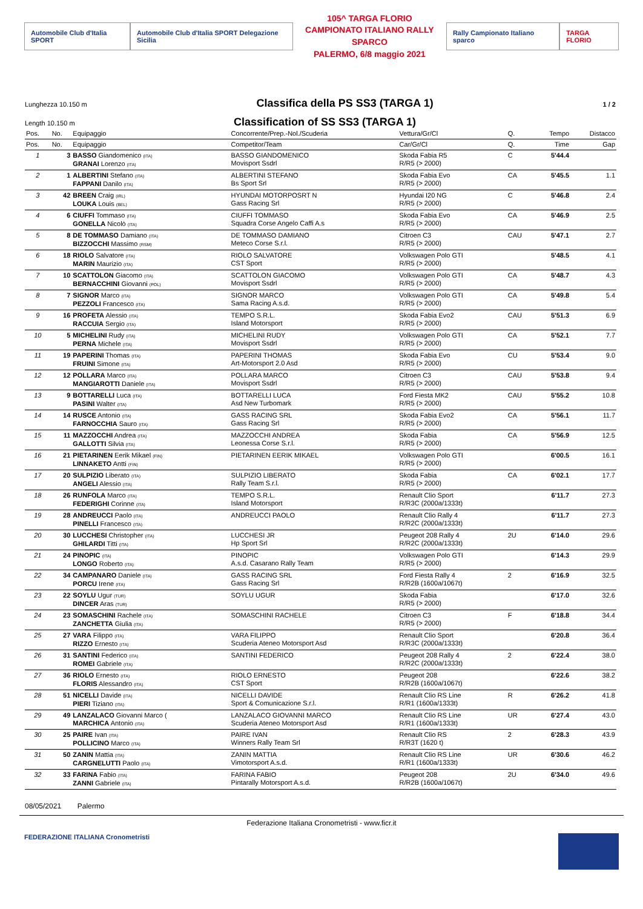Automobile Club d'Italia SPORT
Automobile Club d'Italia SPORT Delegazione Sicilia
105^ TARGA FLORIO
CAMPIONATO ITALIANO RALLY SPARCO
PALERMO, 6/8 maggio 2021
Rally Campionato Italiano sparco
TARGA FLORIO
Lunghezza 10.150 m
Classifica della PS SS3 (TARGA 1)
1 / 2
Length 10.150 m
Classification of SS SS3 (TARGA 1)
| Pos. | No. | Equipaggio | Concorrente/Prep.-Nol./Scuderia | Vettura/Gr/Cl | Q. | Tempo | Distacco |
| --- | --- | --- | --- | --- | --- | --- | --- |
| Pos. | No. | Equipaggio | Competitor/Team | Car/Gr/Cl | Q. | Time | Gap |
| 1 | 3 | BASSO Giandomenico (ITA) GRANAI Lorenzo (ITA) | BASSO GIANDOMENICO Movisport Ssdrl | Skoda Fabia R5 R/R5 (> 2000) | C | 5'44.4 | |
| 2 | 1 | ALBERTINI Stefano (ITA) FAPPANI Danilo (ITA) | ALBERTINI STEFANO Bs Sport Srl | Skoda Fabia Evo R/R5 (> 2000) | CA | 5'45.5 | 1.1 |
| 3 | 42 | BREEN Craig (IRL) LOUKA Louis (BEL) | HYUNDAI MOTORPOSRT N Gass Racing Srl | Hyundai I20 NG R/R5 (> 2000) | C | 5'46.8 | 2.4 |
| 4 | 6 | CIUFFI Tommaso (ITA) GONELLA Nicolò (ITA) | CIUFFI TOMMASO Squadra Corse Angelo Caffi A.s | Skoda Fabia Evo R/R5 (> 2000) | CA | 5'46.9 | 2.5 |
| 5 | 8 | DE TOMMASO Damiano (ITA) BIZZOCCHI Massimo (RSM) | DE TOMMASO DAMIANO Meteco Corse S.r.l. | Citroen C3 R/R5 (> 2000) | CAU | 5'47.1 | 2.7 |
| 6 | 18 | RIOLO Salvatore (ITA) MARIN Maurizio (ITA) | RIOLO SALVATORE CST Sport | Volkswagen Polo GTI R/R5 (> 2000) | | 5'48.5 | 4.1 |
| 7 | 10 | SCATTOLON Giacomo (ITA) BERNACCHINI Giovanni (POL) | SCATTOLON GIACOMO Movisport Ssdrl | Volkswagen Polo GTI R/R5 (> 2000) | CA | 5'48.7 | 4.3 |
| 8 | 7 | SIGNOR Marco (ITA) PEZZOLI Francesco (ITA) | SIGNOR MARCO Sama Racing A.s.d. | Volkswagen Polo GTI R/R5 (> 2000) | CA | 5'49.8 | 5.4 |
| 9 | 16 | PROFETA Alessio (ITA) RACCUIA Sergio (ITA) | TEMPO S.R.L. Island Motorsport | Skoda Fabia Evo2 R/R5 (> 2000) | CAU | 5'51.3 | 6.9 |
| 10 | 5 | MICHELINI Rudy (ITA) PERNA Michele (ITA) | MICHELINI RUDY Movisport Ssdrl | Volkswagen Polo GTI R/R5 (> 2000) | CA | 5'52.1 | 7.7 |
| 11 | 19 | PAPERINI Thomas (ITA) FRUINI Simone (ITA) | PAPERINI THOMAS Art-Motorsport 2.0 Asd | Skoda Fabia Evo R/R5 (> 2000) | CU | 5'53.4 | 9.0 |
| 12 | 12 | POLLARA Marco (ITA) MANGIAROTTI Daniele (ITA) | POLLARA MARCO Movisport Ssdrl | Citroen C3 R/R5 (> 2000) | CAU | 5'53.8 | 9.4 |
| 13 | 9 | BOTTARELLI Luca (ITA) PASINI Walter (ITA) | BOTTARELLI LUCA Asd New Turbomark | Ford Fiesta MK2 R/R5 (> 2000) | CAU | 5'55.2 | 10.8 |
| 14 | 14 | RUSCE Antonio (ITA) FARNOCCHIA Sauro (ITA) | GASS RACING SRL Gass Racing Srl | Skoda Fabia Evo2 R/R5 (> 2000) | CA | 5'56.1 | 11.7 |
| 15 | 11 | MAZZOCCHI Andrea (ITA) GALLOTTI Silvia (ITA) | MAZZOCCHI ANDREA Leonessa Corse S.r.l. | Skoda Fabia R/R5 (> 2000) | CA | 5'56.9 | 12.5 |
| 16 | 21 | PIETARINEN Eerik Mikael (FIN) LINNAKETO Antti (FIN) | PIETARINEN EERIK MIKAEL | Volkswagen Polo GTI R/R5 (> 2000) | | 6'00.5 | 16.1 |
| 17 | 20 | SULPIZIO Liberato (ITA) ANGELI Alessio (ITA) | SULPIZIO LIBERATO Rally Team S.r.l. | Skoda Fabia R/R5 (> 2000) | CA | 6'02.1 | 17.7 |
| 18 | 26 | RUNFOLA Marco (ITA) FEDERIGHI Corinne (ITA) | TEMPO S.R.L. Island Motorsport | Renault Clio Sport R/R3C (2000a/1333t) | | 6'11.7 | 27.3 |
| 19 | 28 | ANDREUCCI Paolo (ITA) PINELLI Francesco (ITA) | ANDREUCCI PAOLO | Renault Clio Rally 4 R/R2C (2000a/1333t) | | 6'11.7 | 27.3 |
| 20 | 30 | LUCCHESI Christopher (ITA) GHILARDI Titti (ITA) | LUCCHESI JR Hp Sport Srl | Peugeot 208 Rally 4 R/R2C (2000a/1333t) | 2U | 6'14.0 | 29.6 |
| 21 | 24 | PINOPIC (ITA) LONGO Roberto (ITA) | PINOPIC A.s.d. Casarano Rally Team | Volkswagen Polo GTI R/R5 (> 2000) | | 6'14.3 | 29.9 |
| 22 | 34 | CAMPANARO Daniele (ITA) PORCU Irene (ITA) | GASS RACING SRL Gass Racing Srl | Ford Fiesta Rally 4 R/R2B (1600a/1067t) | 2 | 6'16.9 | 32.5 |
| 23 | 22 | SOYLU Ugur (TUR) DINCER Aras (TUR) | SOYLU UGUR | Skoda Fabia R/R5 (> 2000) | | 6'17.0 | 32.6 |
| 24 | 23 | SOMASCHINI Rachele (ITA) ZANCHETTA Giulia (ITA) | SOMASCHINI RACHELE | Citroen C3 R/R5 (> 2000) | F | 6'18.8 | 34.4 |
| 25 | 27 | VARA Filippo (ITA) RIZZO Ernesto (ITA) | VARA FILIPPO Scuderia Ateneo Motorsport Asd | Renault Clio Sport R/R3C (2000a/1333t) | | 6'20.8 | 36.4 |
| 26 | 31 | SANTINI Federico (ITA) ROMEI Gabriele (ITA) | SANTINI FEDERICO | Peugeot 208 Rally 4 R/R2C (2000a/1333t) | 2 | 6'22.4 | 38.0 |
| 27 | 36 | RIOLO Ernesto (ITA) FLORIS Alessandro (ITA) | RIOLO ERNESTO CST Sport | Peugeot 208 R/R2B (1600a/1067t) | | 6'22.6 | 38.2 |
| 28 | 51 | NICELLI Davide (ITA) PIERI Tiziano (ITA) | NICELLI DAVIDE Sport & Comunicazione S.r.l. | Renault Clio RS Line R/R1 (1600a/1333t) | R | 6'26.2 | 41.8 |
| 29 | 49 | LANZALACO Giovanni Marco ( MARCHICA Antonio (ITA) | LANZALACO GIOVANNI MARCO Scuderia Ateneo Motorsport Asd | Renault Clio RS Line R/R1 (1600a/1333t) | UR | 6'27.4 | 43.0 |
| 30 | 25 | PAIRE Ivan (ITA) POLLICINO Marco (ITA) | PAIRE IVAN Winners Rally Team Srl | Renault Clio RS R/R3T (1620 t) | 2 | 6'28.3 | 43.9 |
| 31 | 50 | ZANIN Mattia (ITA) CARGNELUTTI Paolo (ITA) | ZANIN MATTIA Vimotorsport A.s.d. | Renault Clio RS Line R/R1 (1600a/1333t) | UR | 6'30.6 | 46.2 |
| 32 | 33 | FARINA Fabio (ITA) ZANNI Gabriele (ITA) | FARINA FABIO Pintarally Motorsport A.s.d. | Peugeot 208 R/R2B (1600a/1067t) | 2U | 6'34.0 | 49.6 |
08/05/2021 Palermo
Federazione Italiana Cronometristi - www.ficr.it
FEDERAZIONE ITALIANA Cronometristi